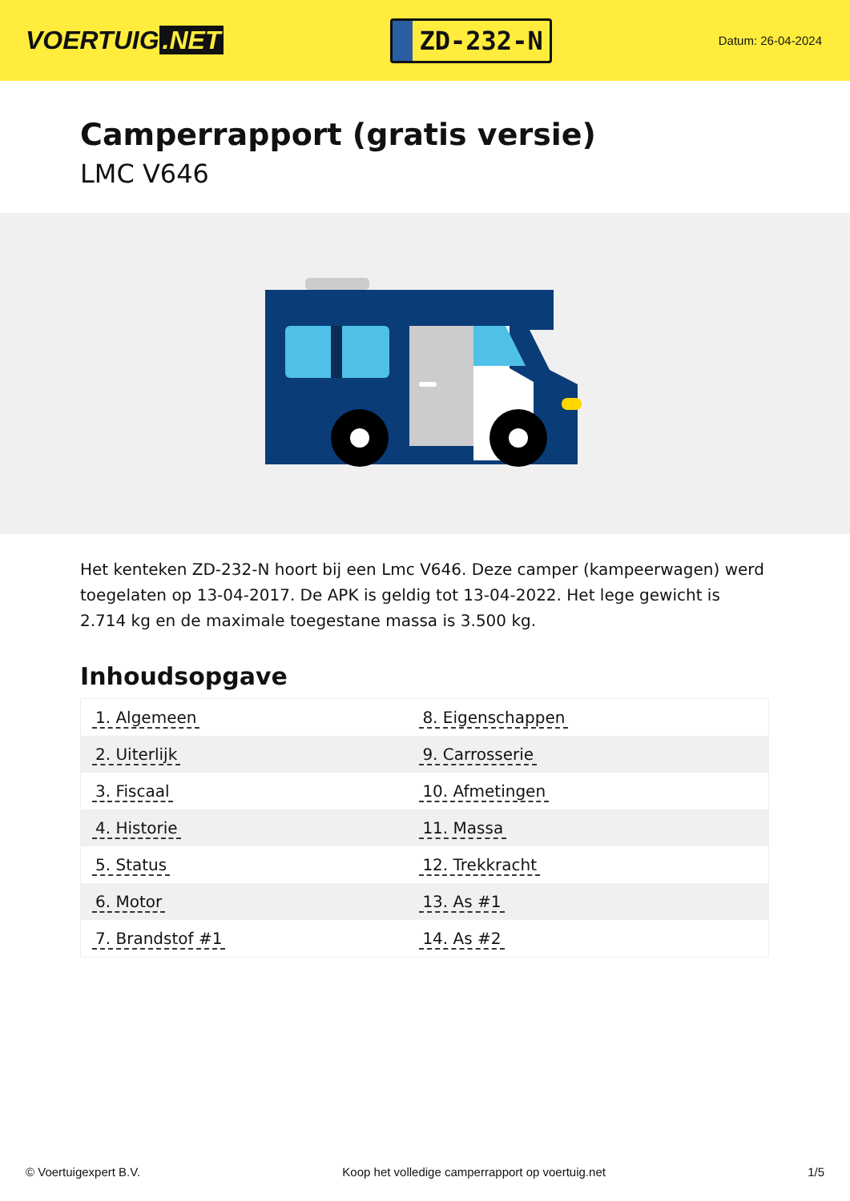VOERTUIG.NET
ZD-232-N
Datum: 26-04-2024
Camperrapport (gratis versie)
LMC V646
Het kenteken ZD-232-N hoort bij een Lmc V646. Deze camper (kampeerwagen) werd toegelaten op 13-04-2017. De APK is geldig tot 13-04-2022. Het lege gewicht is 2.714 kg en de maximale toegestane massa is 3.500 kg.
Inhoudsopgave
| 1. Algemeen | 8. Eigenschappen |
| 2. Uiterlijk | 9. Carrosserie |
| 3. Fiscaal | 10. Afmetingen |
| 4. Historie | 11. Massa |
| 5. Status | 12. Trekkracht |
| 6. Motor | 13. As #1 |
| 7. Brandstof #1 | 14. As #2 |
© Voertuigexpert B.V. Koop het volledige camperrapport op voertuig.net
1/5